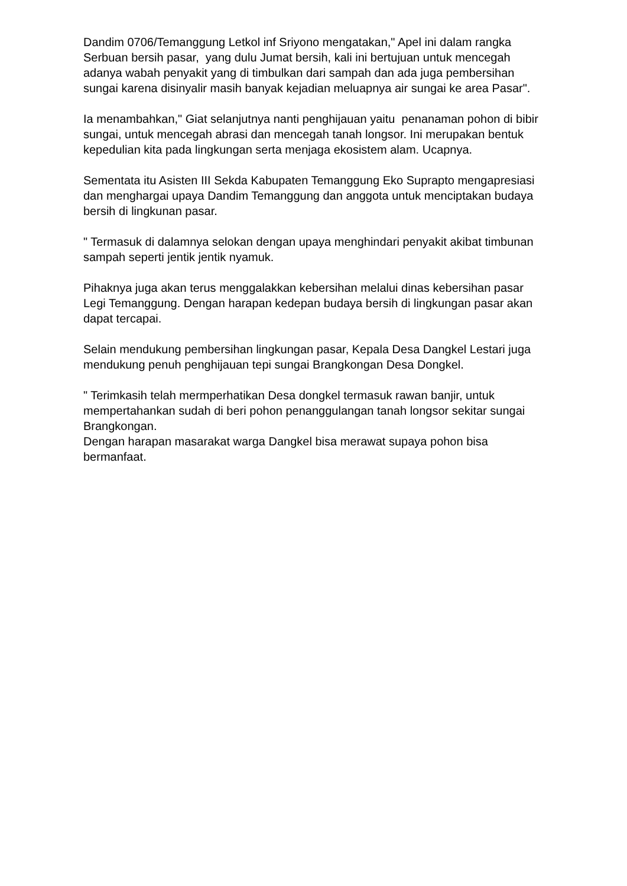Dandim 0706/Temanggung Letkol inf Sriyono mengatakan," Apel ini dalam rangka Serbuan bersih pasar, yang dulu Jumat bersih, kali ini bertujuan untuk mencegah adanya wabah penyakit yang di timbulkan dari sampah dan ada juga pembersihan sungai karena disinyalir masih banyak kejadian meluapnya air sungai ke area Pasar".
Ia menambahkan," Giat selanjutnya nanti penghijauan yaitu penanaman pohon di bibir sungai, untuk mencegah abrasi dan mencegah tanah longsor. Ini merupakan bentuk kepedulian kita pada lingkungan serta menjaga ekosistem alam. Ucapnya.
Sementata itu Asisten III Sekda Kabupaten Temanggung Eko Suprapto mengapresiasi dan menghargai upaya Dandim Temanggung dan anggota untuk menciptakan budaya bersih di lingkunan pasar.
" Termasuk di dalamnya selokan dengan upaya menghindari penyakit akibat timbunan sampah seperti jentik jentik nyamuk.
Pihaknya juga akan terus menggalakkan kebersihan melalui dinas kebersihan pasar Legi Temanggung. Dengan harapan kedepan budaya bersih di lingkungan pasar akan dapat tercapai.
Selain mendukung pembersihan lingkungan pasar, Kepala Desa Dangkel Lestari juga mendukung penuh penghijauan tepi sungai Brangkongan Desa Dongkel.
" Terimkasih telah mermperhatikan Desa dongkel termasuk rawan banjir, untuk mempertahankan sudah di beri pohon penanggulangan tanah longsor sekitar sungai Brangkongan.
Dengan harapan masarakat warga Dangkel bisa merawat supaya pohon bisa bermanfaat.